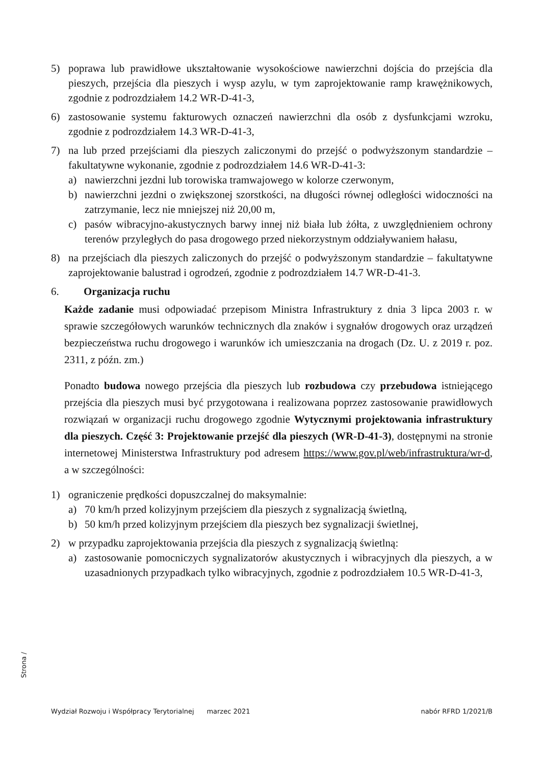5) poprawa lub prawidłowe ukształtowanie wysokościowe nawierzchni dojścia do przejścia dla pieszych, przejścia dla pieszych i wysp azylu, w tym zaprojektowanie ramp krawężnikowych, zgodnie z podrozdziałem 14.2 WR-D-41-3,
6) zastosowanie systemu fakturowych oznaczeń nawierzchni dla osób z dysfunkcjami wzroku, zgodnie z podrozdziałem 14.3 WR-D-41-3,
7) na lub przed przejściami dla pieszych zaliczonymi do przejść o podwyższonym standardzie – fakultatywne wykonanie, zgodnie z podrozdziałem 14.6 WR-D-41-3:
a) nawierzchni jezdni lub torowiska tramwajowego w kolorze czerwonym,
b) nawierzchni jezdni o zwiększonej szorstkości, na długości równej odległości widoczności na zatrzymanie, lecz nie mniejszej niż 20,00 m,
c) pasów wibracyjno-akustycznych barwy innej niż biała lub żółta, z uwzględnieniem ochrony terenów przyległych do pasa drogowego przed niekorzystnym oddziaływaniem hałasu,
8) na przejściach dla pieszych zaliczonych do przejść o podwyższonym standardzie – fakultatywne zaprojektowanie balustrad i ogrodzeń, zgodnie z podrozdziałem 14.7 WR-D-41-3.
6. Organizacja ruchu
Każde zadanie musi odpowiadać przepisom Ministra Infrastruktury z dnia 3 lipca 2003 r. w sprawie szczegółowych warunków technicznych dla znaków i sygnałów drogowych oraz urządzeń bezpieczeństwa ruchu drogowego i warunków ich umieszczania na drogach (Dz. U. z 2019 r. poz. 2311, z późn. zm.)
Ponadto budowa nowego przejścia dla pieszych lub rozbudowa czy przebudowa istniejącego przejścia dla pieszych musi być przygotowana i realizowana poprzez zastosowanie prawidłowych rozwiązań w organizacji ruchu drogowego zgodnie Wytycznymi projektowania infrastruktury dla pieszych. Część 3: Projektowanie przejść dla pieszych (WR-D-41-3), dostępnymi na stronie internetowej Ministerstwa Infrastruktury pod adresem https://www.gov.pl/web/infrastruktura/wr-d, a w szczególności:
1) ograniczenie prędkości dopuszczalnej do maksymalnie:
a) 70 km/h przed kolizyjnym przejściem dla pieszych z sygnalizacją świetlną,
b) 50 km/h przed kolizyjnym przejściem dla pieszych bez sygnalizacji świetlnej,
2) w przypadku zaprojektowania przejścia dla pieszych z sygnalizacją świetlną:
a) zastosowanie pomocniczych sygnalizatorów akustycznych i wibracyjnych dla pieszych, a w uzasadnionych przypadkach tylko wibracyjnych, zgodnie z podrozdziałem 10.5 WR-D-41-3,
Strona /
Wydział Rozwoju i Współpracy Terytorialnej marzec 2021 nabór RFRD 1/2021/B